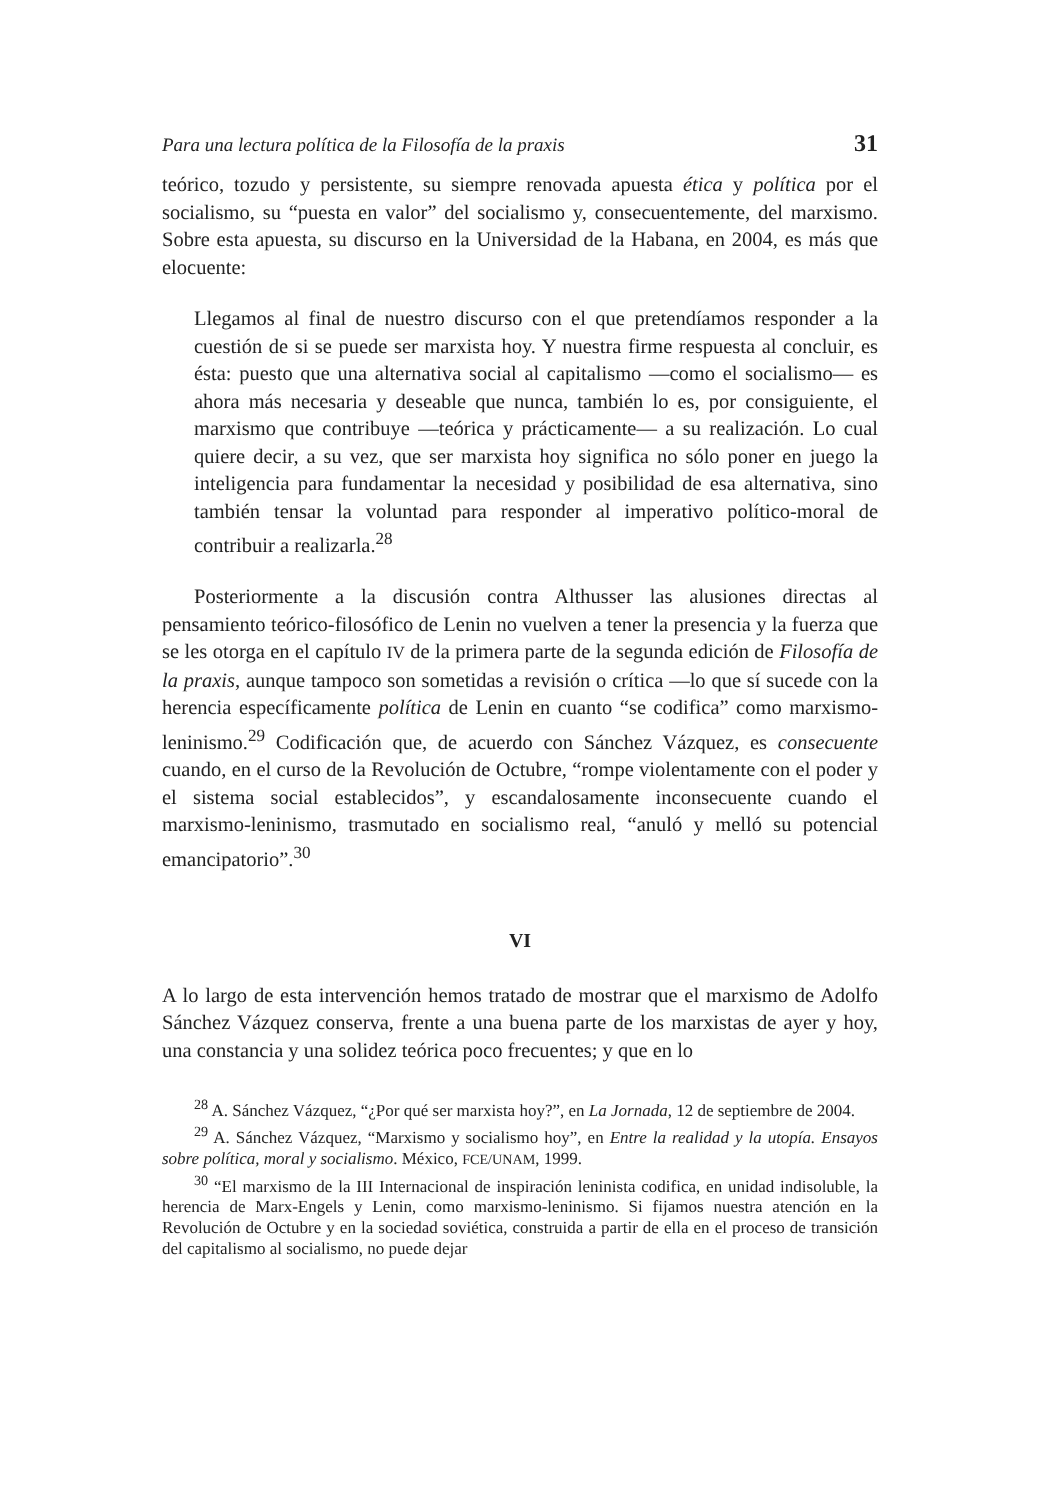Para una lectura política de la Filosofía de la praxis 31
teórico, tozudo y persistente, su siempre renovada apuesta ética y política por el socialismo, su “puesta en valor” del socialismo y, consecuentemente, del marxismo. Sobre esta apuesta, su discurso en la Universidad de la Habana, en 2004, es más que elocuente:
Llegamos al final de nuestro discurso con el que pretendíamos responder a la cuestión de si se puede ser marxista hoy. Y nuestra firme respuesta al concluir, es ésta: puesto que una alternativa social al capitalismo —como el socialismo— es ahora más necesaria y deseable que nunca, también lo es, por consiguiente, el marxismo que contribuye —teórica y prácticamente— a su realización. Lo cual quiere decir, a su vez, que ser marxista hoy significa no sólo poner en juego la inteligencia para fundamentar la necesidad y posibilidad de esa alternativa, sino también tensar la voluntad para responder al imperativo político-moral de contribuir a realizarla.<sup>28</sup>
Posteriormente a la discusión contra Althusser las alusiones directas al pensamiento teórico-filosófico de Lenin no vuelven a tener la presencia y la fuerza que se les otorga en el capítulo IV de la primera parte de la segunda edición de Filosofía de la praxis, aunque tampoco son sometidas a revisión o crítica —lo que sí sucede con la herencia específicamente política de Lenin en cuanto “se codifica” como marxismo-leninismo.<sup>29</sup> Codificación que, de acuerdo con Sánchez Vázquez, es consecuente cuando, en el curso de la Revolución de Octubre, “rompe violentamente con el poder y el sistema social establecidos”, y escandalosamente inconsecuente cuando el marxismo-leninismo, trasmutado en socialismo real, “anuló y melló su potencial emancipatorio”.<sup>30</sup>
VI
A lo largo de esta intervención hemos tratado de mostrar que el marxismo de Adolfo Sánchez Vázquez conserva, frente a una buena parte de los marxistas de ayer y hoy, una constancia y una solidez teórica poco frecuentes; y que en lo
<sup>28</sup> A. Sánchez Vázquez, “¿Por qué ser marxista hoy?”, en La Jornada, 12 de septiembre de 2004.
<sup>29</sup> A. Sánchez Vázquez, “Marxismo y socialismo hoy”, en Entre la realidad y la utopía. Ensayos sobre política, moral y socialismo. México, FCE/UNAM, 1999.
<sup>30</sup> “El marxismo de la III Internacional de inspiración leninista codifica, en unidad indisoluble, la herencia de Marx-Engels y Lenin, como marxismo-leninismo. Si fijamos nuestra atención en la Revolución de Octubre y en la sociedad soviética, construida a partir de ella en el proceso de transición del capitalismo al socialismo, no puede dejar